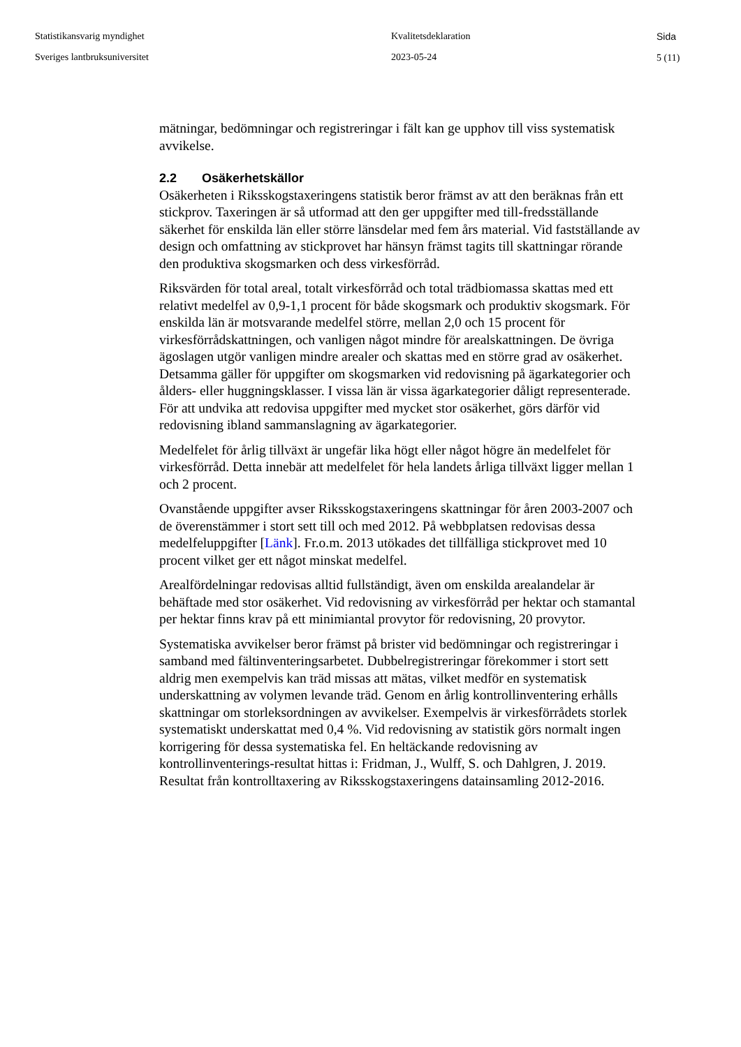Statistikansvarig myndighet
Sveriges lantbruksuniversitet
Kvalitetsdeklaration
2023-05-24
Sida
5 (11)
mätningar, bedömningar och registreringar i fält kan ge upphov till viss systematisk avvikelse.
2.2 Osäkerhetskällor
Osäkerheten i Riksskogstaxeringens statistik beror främst av att den beräknas från ett stickprov. Taxeringen är så utformad att den ger uppgifter med till-fredsställande säkerhet för enskilda län eller större länsdelar med fem års material. Vid fastställande av design och omfattning av stickprovet har hänsyn främst tagits till skattningar rörande den produktiva skogsmarken och dess virkesförråd.
Riksvärden för total areal, totalt virkesförråd och total trädbiomassa skattas med ett relativt medelfel av 0,9-1,1 procent för både skogsmark och produktiv skogsmark. För enskilda län är motsvarande medelfel större, mellan 2,0 och 15 procent för virkesförrådskattningen, och vanligen något mindre för arealskattningen. De övriga ägoslagen utgör vanligen mindre arealer och skattas med en större grad av osäkerhet. Detsamma gäller för uppgifter om skogsmarken vid redovisning på ägarkategorier och ålders- eller huggningsklasser. I vissa län är vissa ägarkategorier dåligt representerade. För att undvika att redovisa uppgifter med mycket stor osäkerhet, görs därför vid redovisning ibland sammanslagning av ägarkategorier.
Medelfelet för årlig tillväxt är ungefär lika högt eller något högre än medelfelet för virkesförråd. Detta innebär att medelfelet för hela landets årliga tillväxt ligger mellan 1 och 2 procent.
Ovanstående uppgifter avser Riksskogstaxeringens skattningar för åren 2003-2007 och de överenstämmer i stort sett till och med 2012. På webbplatsen redovisas dessa medelfeluppgifter [Länk]. Fr.o.m. 2013 utökades det tillfälliga stickprovet med 10 procent vilket ger ett något minskat medelfel.
Arealfördelningar redovisas alltid fullständigt, även om enskilda arealandelar är behäftade med stor osäkerhet. Vid redovisning av virkesförråd per hektar och stamantal per hektar finns krav på ett minimiantal provytor för redovisning, 20 provytor.
Systematiska avvikelser beror främst på brister vid bedömningar och registreringar i samband med fältinventeringsarbetet. Dubbelregistreringar förekommer i stort sett aldrig men exempelvis kan träd missas att mätas, vilket medför en systematisk underskattning av volymen levande träd. Genom en årlig kontrollinventering erhålls skattningar om storleksordningen av avvikelser. Exempelvis är virkesförrådets storlek systematiskt underskattat med 0,4 %. Vid redovisning av statistik görs normalt ingen korrigering för dessa systematiska fel. En heltäckande redovisning av kontrollinventerings-resultat hittas i: Fridman, J., Wulff, S. och Dahlgren, J. 2019. Resultat från kontrolltaxering av Riksskogstaxeringens datainsamling 2012-2016.